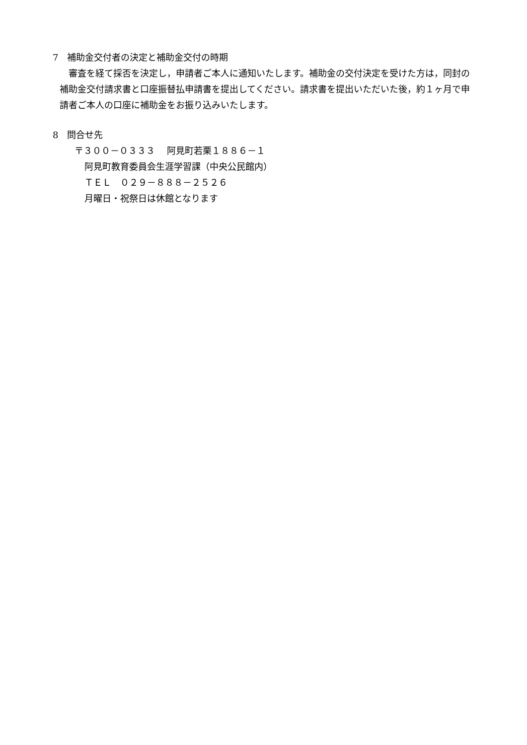7　補助金交付者の決定と補助金交付の時期
　審査を経て採否を決定し，申請者ご本人に通知いたします。補助金の交付決定を受けた方は，同封の補助金交付請求書と口座振替払申請書を提出してください。請求書を提出いただいた後，約１ヶ月で申請者ご本人の口座に補助金をお振り込みいたします。
8　問合せ先
〒３００－０３３３　 阿見町若栗１８８６－１
阿見町教育委員会生涯学習課（中央公民館内）
ＴＥＬ　０２９－８８８－２５２６
月曜日・祝祭日は休館となります